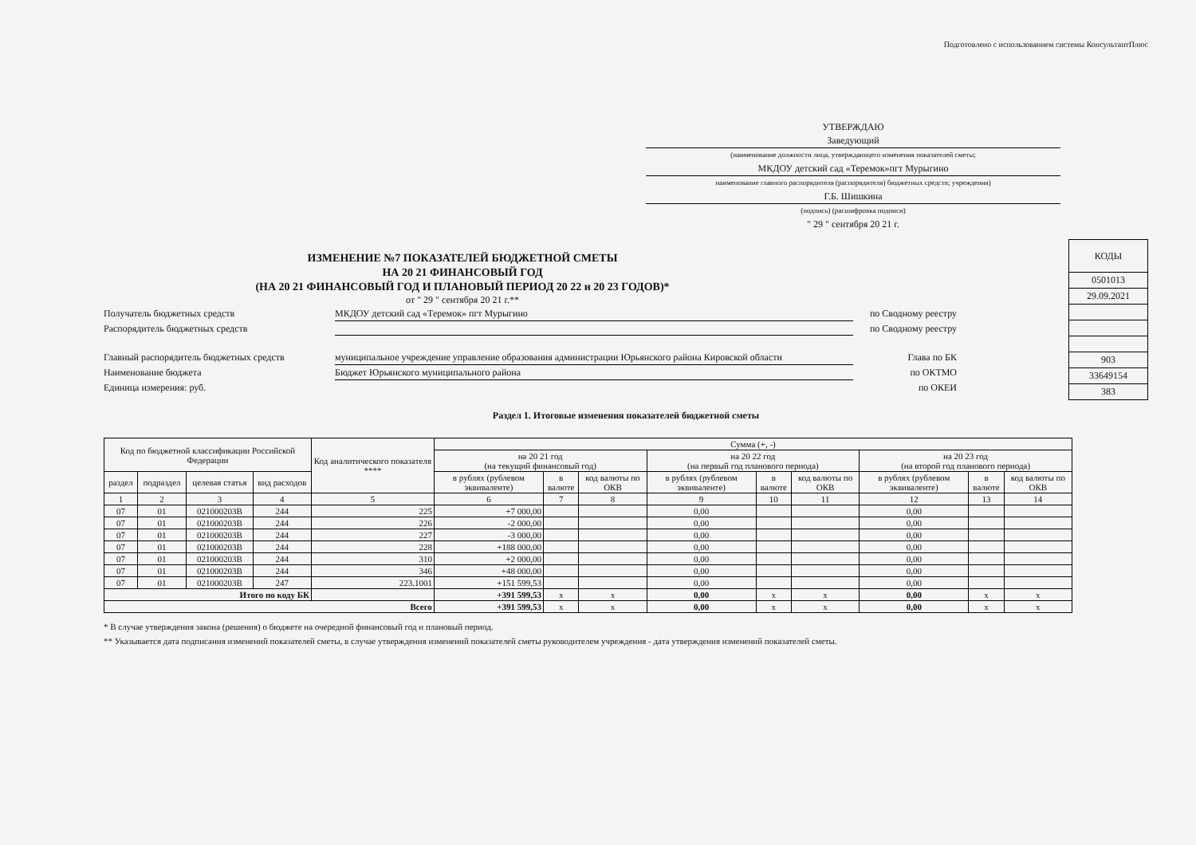Подготовлено с использованием системы КонсультантПлюс
УТВЕРЖДАЮ
Заведующий
(наименование должности лица, утверждающего изменения показателей сметы;
МКДОУ детский сад «Теремок»пгт Мурыгино
наименование главного распорядителя (распорядителя) бюджетных средств; учреждения)
Г.Б. Шишкина
(подпись) (расшифровка подписи)
" 29 " сентября 20 21 г.
ИЗМЕНЕНИЕ №7 ПОКАЗАТЕЛЕЙ БЮДЖЕТНОЙ СМЕТЫ
НА 20 21 ФИНАНСОВЫЙ ГОД
(НА 20 21 ФИНАНСОВЫЙ ГОД И ПЛАНОВЫЙ ПЕРИОД 20 22 и 20 23 ГОДОВ)*
от " 29 " сентября 20 21 г.**
Получатель бюджетных средств МКДОУ детский сад «Теремок» пгт Мурыгино по Сводному реестру
Распорядитель бюджетных средств по Сводному реестру
Главный распорядитель бюджетных средств муниципальное учреждение управление образования администрации Юрьянского района Кировской области Глава по БК
Наименование бюджета Бюджет Юрьянского муниципального района по ОКТМО
Единица измерения: руб. по ОКЕИ
| КОДЫ |
| 0501013 |
| 29.09.2021 |
| 903 |
| 33649154 |
| 383 |
Раздел 1. Итоговые изменения показателей бюджетной сметы
| Код по бюджетной классификации Российской Федерации | | | | Код аналитического показателя **** | Сумма (+, -) | | | | | | | | |
| --- | --- | --- | --- | --- | --- | --- | --- | --- | --- | --- | --- | --- | --- |
| | | | | | на 20 21 год (на текущий финансовый год) | | | на 20 22 год (на первый год планового периода) | | | на 20 23 год (на второй год планового периода) | | |
| раздел | подраздел | целевая статья | вид расходов | | в рублях (рублевом эквиваленте) | в валюте | код валюты по ОКВ | в рублях (рублевом эквиваленте) | в валюте | код валюты по ОКВ | в рублях (рублевом эквиваленте) | в валюте | код валюты по ОКВ |
| 1 | 2 | 3 | 4 | 5 | 6 | 7 | 8 | 9 | 10 | 11 | 12 | 13 | 14 |
| 07 | 01 | 021000203В | 244 | 225 | +7 000,00 | | | 0,00 | | | 0,00 | | |
| 07 | 01 | 021000203В | 244 | 226 | -2 000,00 | | | 0,00 | | | 0,00 | | |
| 07 | 01 | 021000203В | 244 | 227 | -3 000,00 | | | 0,00 | | | 0,00 | | |
| 07 | 01 | 021000203В | 244 | 228 | +188 000,00 | | | 0,00 | | | 0,00 | | |
| 07 | 01 | 021000203В | 244 | 310 | +2 000,00 | | | 0,00 | | | 0,00 | | |
| 07 | 01 | 021000203В | 244 | 346 | +48 000,00 | | | 0,00 | | | 0,00 | | |
| 07 | 01 | 021000203В | 247 | 223.1001 | +151 599,53 | | | 0,00 | | | 0,00 | | |
| Итого по коду БК | | | | | +391 599,53 | x | x | 0,00 | x | x | 0,00 | x | x |
| Всего | | | | | +391 599,53 | x | x | 0,00 | x | x | 0,00 | x | x |
* В случае утверждения закона (решения) о бюджете на очередной финансовый год и плановый период.
** Указывается дата подписания изменений показателей сметы, в случае утверждения изменений показателей сметы руководителем учреждения - дата утверждения изменений показателей сметы.